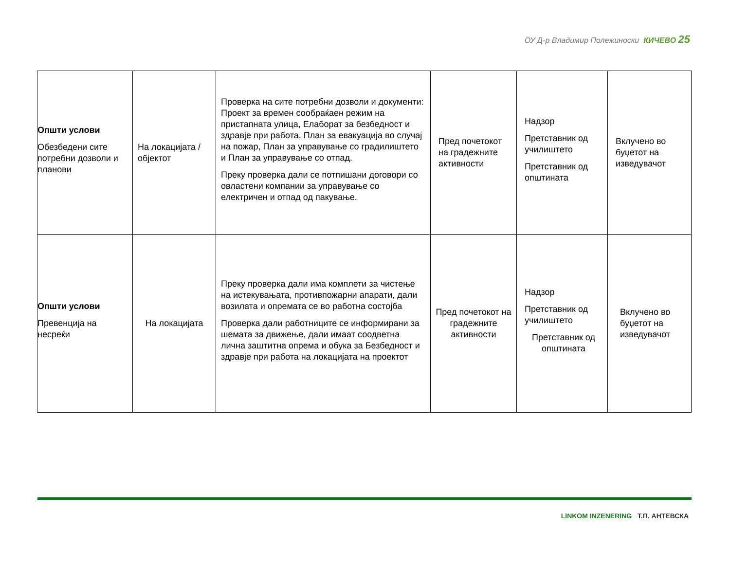ОУ Д-р Владимир Полежиноски КИЧЕВО 25
| Општи услови Обезбедени сите потребни дозволи и планови | На локацијата / објектот | Проверка на сите потребни дозволи и документи: Проект за времен сообраќаен режим на пристапната улица, Елаборат за безбедност и здравје при работа, План за евакуација во случај на пожар, План за управување со градилиштето и План за управување со отпад. Преку проверка дали се потпишани договори со овластени компании за управување со електричен и отпад од пакување. | Пред почетокот на градежните активности | Надзор Претставник од училиштето Претставник од општината | Вклучено во буџетот на изведувачот |
| Општи услови Превенција на несреќи | На локацијата | Преку проверка дали има комплети за чистење на истекувањата, противпожарни апарати, дали возилата и опремата се во работна состојба Проверка дали работниците се информирани за шемата за движење, дали имаат соодветна лична заштитна опрема и обука за Безбедност и здравје при работа на локацијата на проектот | Пред почетокот на градежните активности | Надзор Претставник од училиштето Претставник од општината | Вклучено во буџетот на изведувачот |
LINKOM INZENERING Т.П. АНТЕВСКА